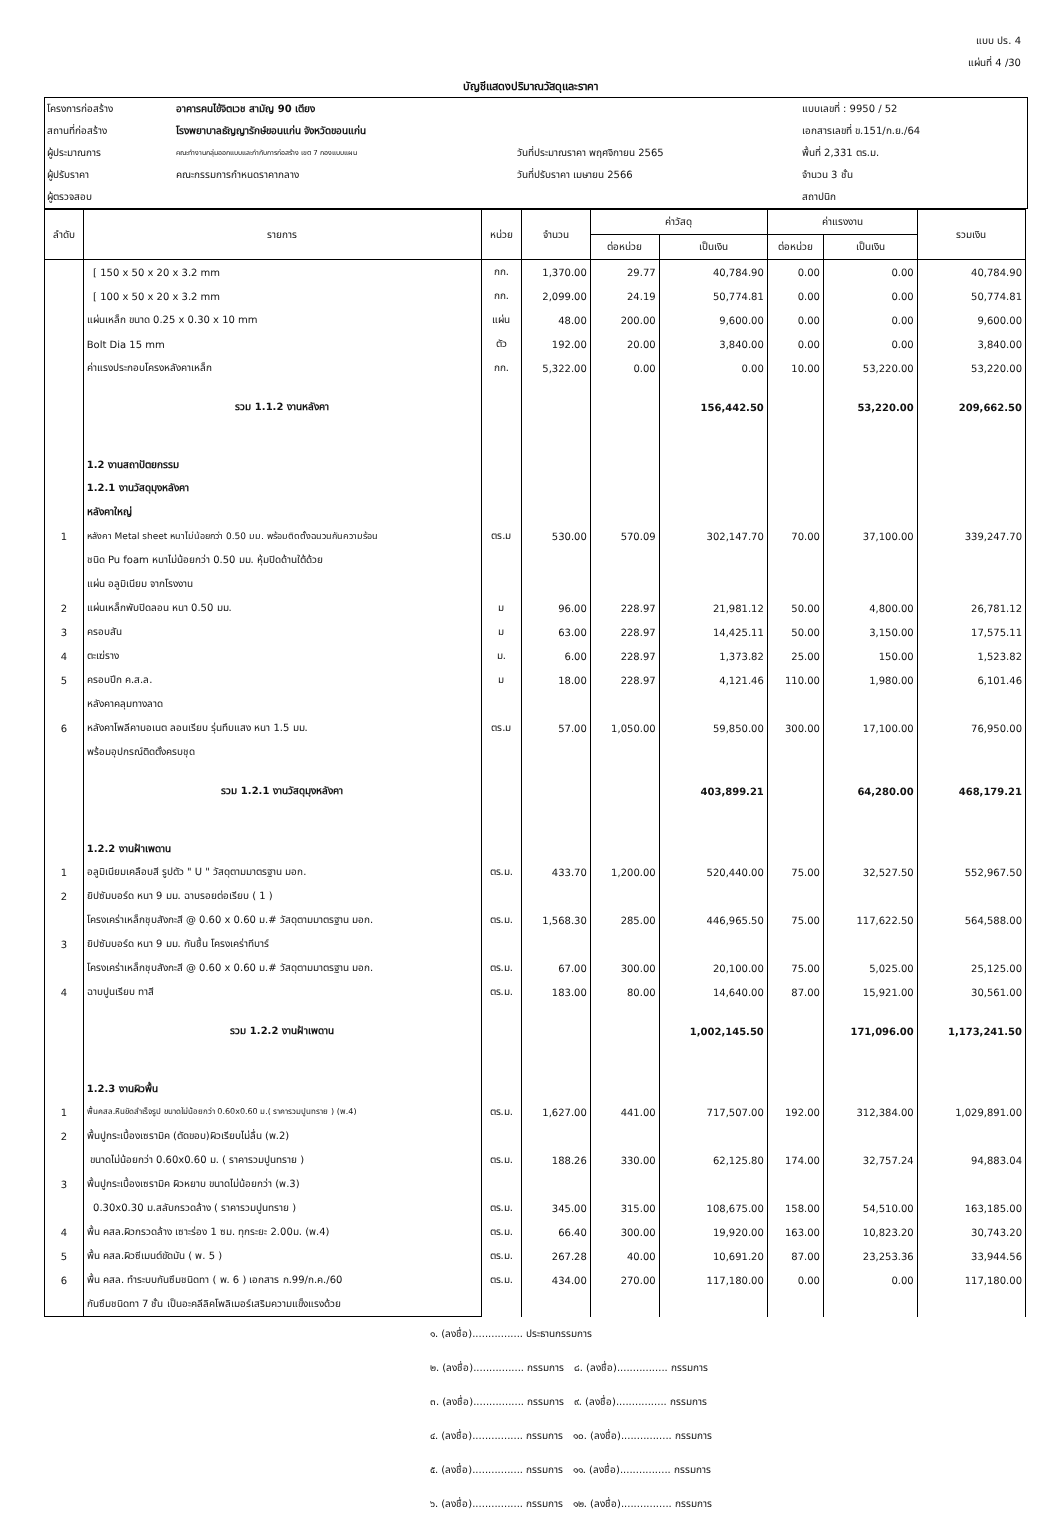แบบ ปร. 4
แผ่นที่ 4 /30
บัญชีแสดงปริมาณวัสดุและราคา
| โครงการก่อสร้าง | อาคารคนไข้จิตเวช สามัญ 90 เตียง | | | แบบเลขที่ : 9950 / 52 |
| สถานที่ก่อสร้าง | โรงพยาบาลธัญญารักษ์ขอนแก่น จังหวัดขอนแก่น | | | เอกสารเลขที่ ข.151/ก.ย./64 |
| ผู้ประมาณการ | คณะทำงานกลุ่มออกแบบและกำกับการก่อสร้าง เขต 7 กองแบบแผน | วันที่ประมาณราคา พฤศจิกายน 2565 | | พื้นที่ 2,331 ตร.ม. |
| ผู้ปรับราคา | คณะกรรมการกำหนดราคากลาง | วันที่ปรับราคา เมษายน 2566 | | จำนวน 3 ชั้น |
| ผู้ตรวจสอบ | | | | สถาปนิก |
| ลำดับ | รายการ | หน่วย | จำนวน | ค่าวัสดุ | | ค่าแรงงาน | | รวมเงิน |
| --- | --- | --- | --- | --- | --- | --- | --- | --- |
| | | | | ต่อหน่วย | เป็นเงิน | ต่อหน่วย | เป็นเงิน | |
| | [ 150 x 50 x 20 x 3.2 mm | กก. | 1,370.00 | 29.77 | 40,784.90 | 0.00 | 0.00 | 40,784.90 |
| | [ 100 x 50 x 20 x 3.2 mm | กก. | 2,099.00 | 24.19 | 50,774.81 | 0.00 | 0.00 | 50,774.81 |
| | แผ่นเหล็ก ขนาด 0.25 x 0.30 x 10 mm | แผ่น | 48.00 | 200.00 | 9,600.00 | 0.00 | 0.00 | 9,600.00 |
| | Bolt Dia 15 mm | ตัว | 192.00 | 20.00 | 3,840.00 | 0.00 | 0.00 | 3,840.00 |
| | ค่าแรงประกอบโครงหลังคาเหล็ก | กก. | 5,322.00 | 0.00 | 0.00 | 10.00 | 53,220.00 | 53,220.00 |
| | รวม 1.1.2 งานหลังคา | | | | 156,442.50 | | 53,220.00 | 209,662.50 |
| | 1.2 งานสถาปัตยกรรม | | | | | | | |
| | 1.2.1 งานวัสดุมุงหลังคา | | | | | | | |
| | หลังคาใหญ่ | | | | | | | |
| 1 | หลังคา Metal sheet หนาไม่น้อยกว่า 0.50 มม. พร้อมติดตั้งฉนวนกันความร้อน | ตร.ม | 530.00 | 570.09 | 302,147.70 | 70.00 | 37,100.00 | 339,247.70 |
| | ชนิด Pu foam หนาไม่น้อยกว่า 0.50 มม. หุ้มปิดด้านใต้ด้วย | | | | | | | |
| | แผ่น อลูมิเนียม จากโรงงาน | | | | | | | |
| 2 | แผ่นเหล็กพับปิดลอน หนา 0.50 มม. | ม | 96.00 | 228.97 | 21,981.12 | 50.00 | 4,800.00 | 26,781.12 |
| 3 | ครอบสัน | ม | 63.00 | 228.97 | 14,425.11 | 50.00 | 3,150.00 | 17,575.11 |
| 4 | ตะเฆ่ราง | ม. | 6.00 | 228.97 | 1,373.82 | 25.00 | 150.00 | 1,523.82 |
| 5 | ครอบปีก ค.ส.ล. | ม | 18.00 | 228.97 | 4,121.46 | 110.00 | 1,980.00 | 6,101.46 |
| | หลังคาคลุมทางลาด | | | | | | | |
| 6 | หลังคาโพลีคาบอเนต ลอนเรียบ รุ่นทึบแสง หนา 1.5 มม. | ตร.ม | 57.00 | 1,050.00 | 59,850.00 | 300.00 | 17,100.00 | 76,950.00 |
| | พร้อมอุปกรณ์ติดตั้งครบชุด | | | | | | | |
| | รวม 1.2.1 งานวัสดุมุงหลังคา | | | | 403,899.21 | | 64,280.00 | 468,179.21 |
| | 1.2.2 งานฝ้าเพดาน | | | | | | | |
| 1 | อลูมิเนียมเคลือบสี รูปตัว " U " วัสดุตามมาตรฐาน มอก. | ตร.ม. | 433.70 | 1,200.00 | 520,440.00 | 75.00 | 32,527.50 | 552,967.50 |
| 2 | ยิปซัมบอร์ด หนา 9 มม. ฉาบรอยต่อเรียบ ( 1 ) | | | | | | | |
| | โครงเคร่าเหล็กชุบสังกะสี @ 0.60 x 0.60 ม.# วัสดุตามมาตรฐาน มอก. | ตร.ม. | 1,568.30 | 285.00 | 446,965.50 | 75.00 | 117,622.50 | 564,588.00 |
| 3 | ยิปซัมบอร์ด หนา 9 มม. กันชื้น โครงเคร่าทีบาร์ | | | | | | | |
| | โครงเคร่าเหล็กชุบสังกะสี @ 0.60 x 0.60 ม.# วัสดุตามมาตรฐาน มอก. | ตร.ม. | 67.00 | 300.00 | 20,100.00 | 75.00 | 5,025.00 | 25,125.00 |
| 4 | ฉาบปูนเรียบ ทาสี | ตร.ม. | 183.00 | 80.00 | 14,640.00 | 87.00 | 15,921.00 | 30,561.00 |
| | รวม 1.2.2 งานฝ้าเพดาน | | | | 1,002,145.50 | | 171,096.00 | 1,173,241.50 |
| | 1.2.3 งานผิวพื้น | | | | | | | |
| 1 | พื้นคสล.หินขัดสำเร็จรูป ขนาดไม่น้อยกว่า 0.60x0.60 ม.( ราคารวมปูนทราย ) (พ.4) | ตร.ม. | 1,627.00 | 441.00 | 717,507.00 | 192.00 | 312,384.00 | 1,029,891.00 |
| 2 | พื้นปูกระเบื้องเซรามิค (ตัดขอบ)ผิวเรียบไม่ลื่น (พ.2) | | | | | | | |
| | ขนาดไม่น้อยกว่า 0.60x0.60 ม. ( ราคารวมปูนทราย ) | ตร.ม. | 188.26 | 330.00 | 62,125.80 | 174.00 | 32,757.24 | 94,883.04 |
| 3 | พื้นปูกระเบื้องเซรามิค ผิวหยาบ ขนาดไม่น้อยกว่า (พ.3) | | | | | | | |
| | 0.30x0.30 ม.สลับกรวดล้าง ( ราคารวมปูนทราย ) | ตร.ม. | 345.00 | 315.00 | 108,675.00 | 158.00 | 54,510.00 | 163,185.00 |
| 4 | พื้น คสล.ผิวกรวดล้าง เซาะร่อง 1 ซม. ทุกระยะ 2.00ม. (พ.4) | ตร.ม. | 66.40 | 300.00 | 19,920.00 | 163.00 | 10,823.20 | 30,743.20 |
| 5 | พื้น คสล.ผิวซีเมนต์ขัดมัน ( พ. 5 ) | ตร.ม. | 267.28 | 40.00 | 10,691.20 | 87.00 | 23,253.36 | 33,944.56 |
| 6 | พื้น คสล. ทำระบบกันซึมชนิดทา ( พ. 6 ) เอกสาร ก.99/ก.ค./60 | ตร.ม. | 434.00 | 270.00 | 117,180.00 | 0.00 | 0.00 | 117,180.00 |
| | กันซึมชนิดทา 7 ชั้น เป็นอะคลีลิคโพลิเมอร์เสริมความแข็งแรงด้วย | | | | | | | |
๑. (ลงชื่อ)................ ประธานกรรมการ
๒. (ลงชื่อ)................ กรรมการ ๘. (ลงชื่อ)................ กรรมการ
๓. (ลงชื่อ)................ กรรมการ ๙. (ลงชื่อ)................ กรรมการ
๔. (ลงชื่อ)................ กรรมการ ๑๐. (ลงชื่อ)................ กรรมการ
๕. (ลงชื่อ)................ กรรมการ ๑๑. (ลงชื่อ)................ กรรมการ
๖. (ลงชื่อ)................ กรรมการ ๑๒. (ลงชื่อ)................ กรรมการ